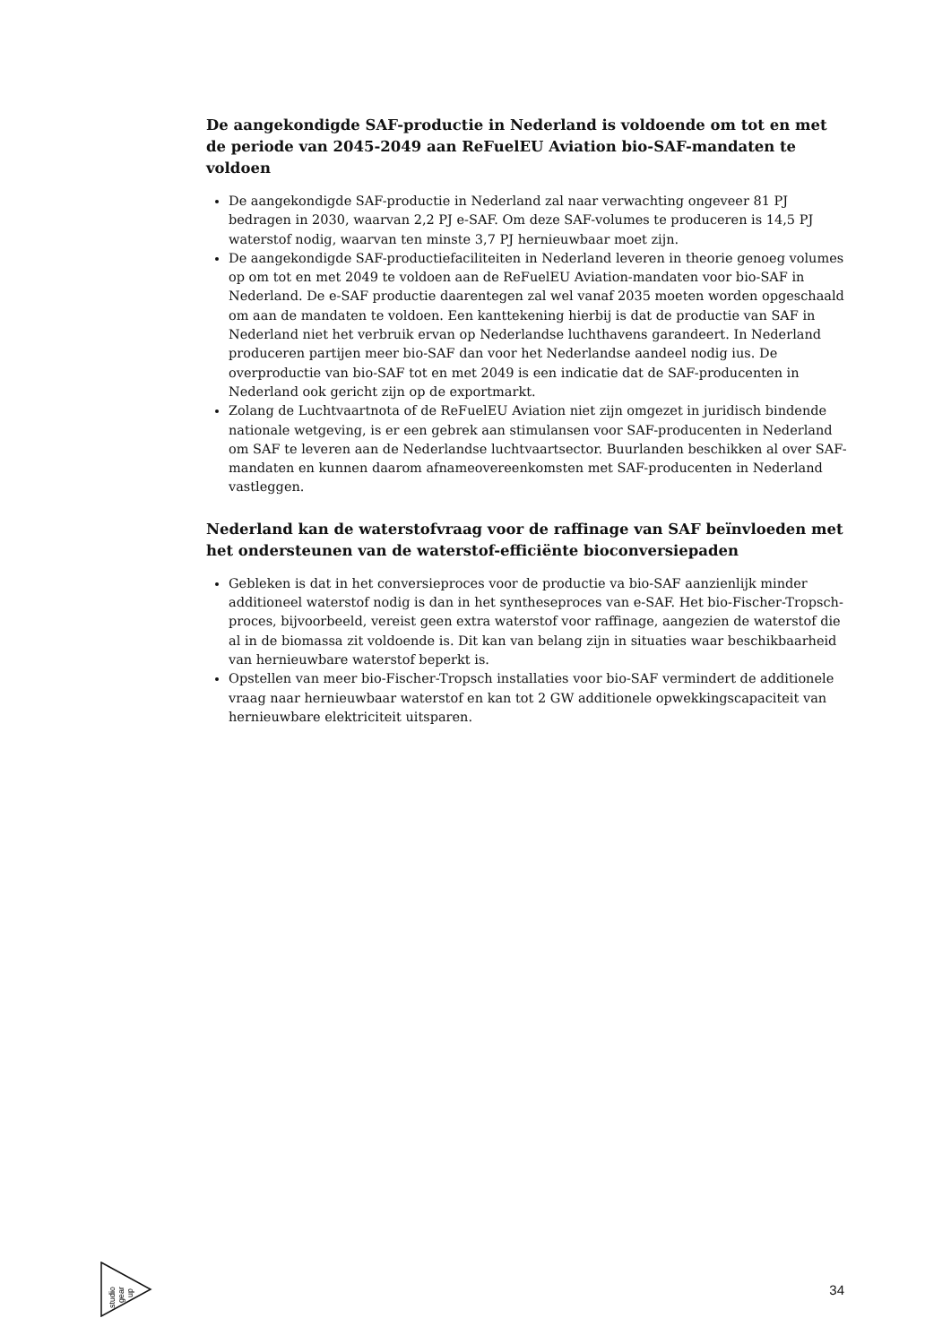De aangekondigde SAF-productie in Nederland is voldoende om tot en met de periode van 2045-2049 aan ReFuelEU Aviation bio-SAF-mandaten te voldoen
De aangekondigde SAF-productie in Nederland zal naar verwachting ongeveer 81 PJ bedragen in 2030, waarvan 2,2 PJ e-SAF. Om deze SAF-volumes te produceren is 14,5 PJ waterstof nodig, waarvan ten minste 3,7 PJ hernieuwbaar moet zijn.
De aangekondigde SAF-productiefaciliteiten in Nederland leveren in theorie genoeg volumes op om tot en met 2049 te voldoen aan de ReFuelEU Aviation-mandaten voor bio-SAF in Nederland. De e-SAF productie daarentegen zal wel vanaf 2035 moeten worden opgeschaald om aan de mandaten te voldoen. Een kanttekening hierbij is dat de productie van SAF in Nederland niet het verbruik ervan op Nederlandse luchthavens garandeert. In Nederland produceren partijen meer bio-SAF dan voor het Nederlandse aandeel nodig ius. De overproductie van bio-SAF tot en met 2049 is een indicatie dat de SAF-producenten in Nederland ook gericht zijn op de exportmarkt.
Zolang de Luchtvaartnota of de ReFuelEU Aviation niet zijn omgezet in juridisch bindende nationale wetgeving, is er een gebrek aan stimulansen voor SAF-producenten in Nederland om SAF te leveren aan de Nederlandse luchtvaartsector. Buurlanden beschikken al over SAF-mandaten en kunnen daarom afnameovereenkomsten met SAF-producenten in Nederland vastleggen.
Nederland kan de waterstofvraag voor de raffinage van SAF beïnvloeden met het ondersteunen van de waterstof-efficiënte bioconversiepaden
Gebleken is dat in het conversieproces voor de productie va bio-SAF aanzienlijk minder additioneel waterstof nodig is dan in het syntheseproces van e-SAF. Het bio-Fischer-Tropsch-proces, bijvoorbeeld, vereist geen extra waterstof voor raffinage, aangezien de waterstof die al in de biomassa zit voldoende is. Dit kan van belang zijn in situaties waar beschikbaarheid van hernieuwbare waterstof beperkt is.
Opstellen van meer bio-Fischer-Tropsch installaties voor bio-SAF vermindert de additionele vraag naar hernieuwbaar waterstof en kan tot 2 GW additionele opwekkingscapaciteit van hernieuwbare elektriciteit uitsparen.
studio
gear
up
34